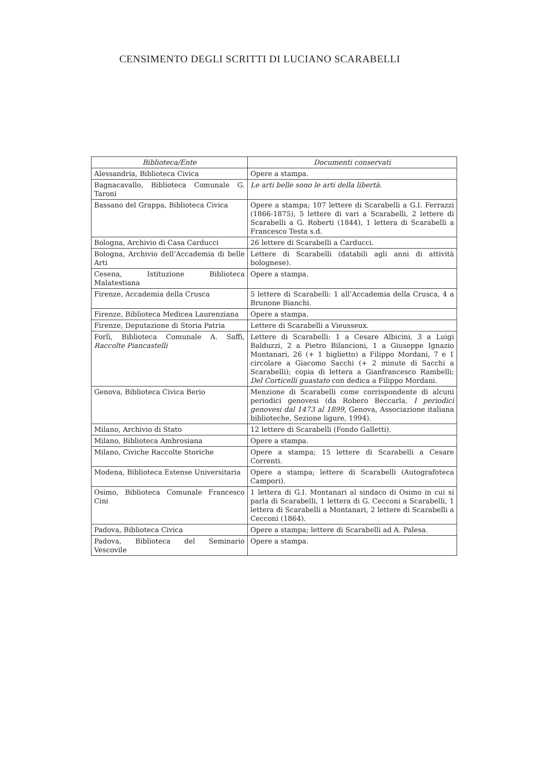CENSIMENTO DEGLI SCRITTI DI LUCIANO SCARABELLI
| Biblioteca/Ente | Documenti conservati |
| --- | --- |
| Alessandria, Biblioteca Civica | Opere a stampa. |
| Bagnacavallo, Biblioteca Comunale G. Taroni | Le arti belle sono le arti della libertà. |
| Bassano del Grappa, Biblioteca Civica | Opere a stampa; 107 lettere di Scarabelli a G.I. Ferrazzi (1866-1875), 5 lettere di vari a Scarabelli, 2 lettere di Scarabelli a G. Roberti (1844), 1 lettera di Scarabelli a Francesco Testa s.d. |
| Bologna, Archivio di Casa Carducci | 26 lettere di Scarabelli a Carducci. |
| Bologna, Archivio dell’Accademia di belle Arti | Lettere di Scarabelli (databili agli anni di attività bolognese). |
| Cesena, Istituzione Biblioteca Malatestiana | Opere a stampa. |
| Firenze, Accademia della Crusca | 5 lettere di Scarabelli: 1 all’Accademia della Crusca, 4 a Brunone Bianchi. |
| Firenze, Biblioteca Medicea Laurenziana | Opere a stampa. |
| Firenze, Deputazione di Storia Patria | Lettere di Scarabelli a Vieusseux. |
| Forlì, Biblioteca Comunale A. Saffi, Raccolte Piancastelli | Lettere di Scarabelli: 1 a Cesare Albicini, 3 a Luigi Balduzzi, 2 a Pietro Bilancioni, 1 a Giuseppe Ignazio Montanari, 26 (+ 1 biglietto) a Filippo Mordani, 7 e 1 circolare a Giacomo Sacchi (+ 2 minute di Sacchi a Scarabelli); copia di lettera a Gianfrancesco Rambelli; Del Corticelli guastato con dedica a Filippo Mordani. |
| Genova, Biblioteca Civica Berio | Menzione di Scarabelli come corrispondente di alcuni periodici genovesi (da Robero Beccarla, I periodici genovesi dal 1473 al 1899 , Genova, Associazione italiana biblioteche, Sezione ligure, 1994). |
| Milano, Archivio di Stato | 12 lettere di Scarabelli (Fondo Galletti). |
| Milano, Biblioteca Ambrosiana | Opere a stampa. |
| Milano, Civiche Raccolte Storiche | Opere a stampa; 15 lettere di Scarabelli a Cesare Correnti. |
| Modena, Biblioteca Estense Universitaria | Opere a stampa; lettere di Scarabelli (Autografoteca Campori). |
| Osimo, Biblioteca Comunale Francesco Cini | 1 lettera di G.I. Montanari al sindaco di Osimo in cui si parla di Scarabelli, 1 lettera di G. Cecconi a Scarabelli, 1 lettera di Scarabelli a Montanari, 2 lettere di Scarabelli a Cecconi (1864). |
| Padova, Biblioteca Civica | Opere a stampa; lettere di Scarabelli ad A. Palesa. |
| Padova, Biblioteca del Seminario Vescovile | Opere a stampa. |